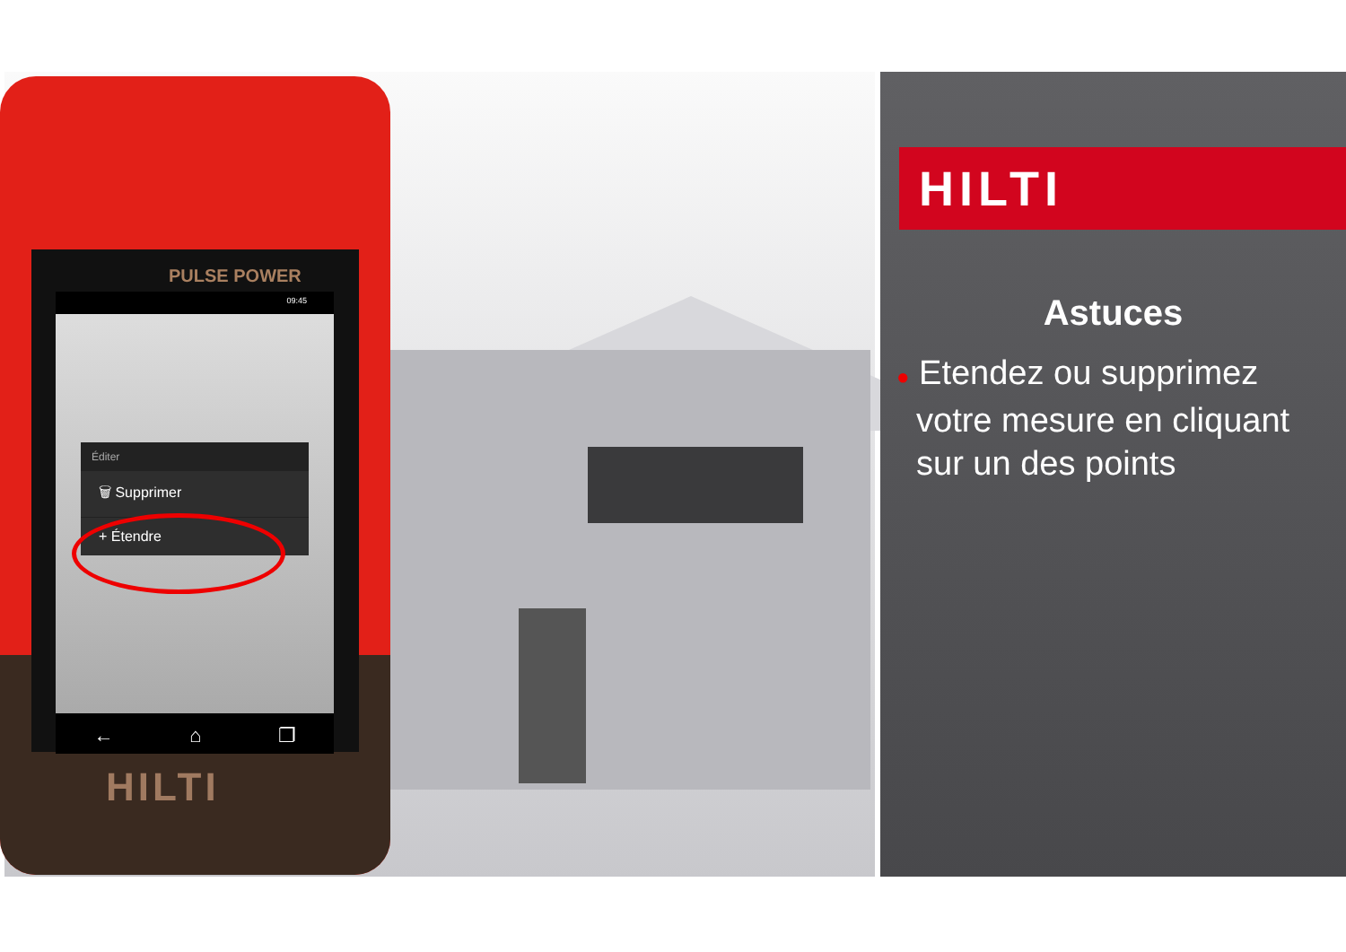PULSE POWER
09:45
Éditer
🗑 Supprimer
+ Étendre
← ⌂ ❐
HILTI
HILTI
Astuces
● Etendez ou supprimez votre mesure en cliquant sur un des points